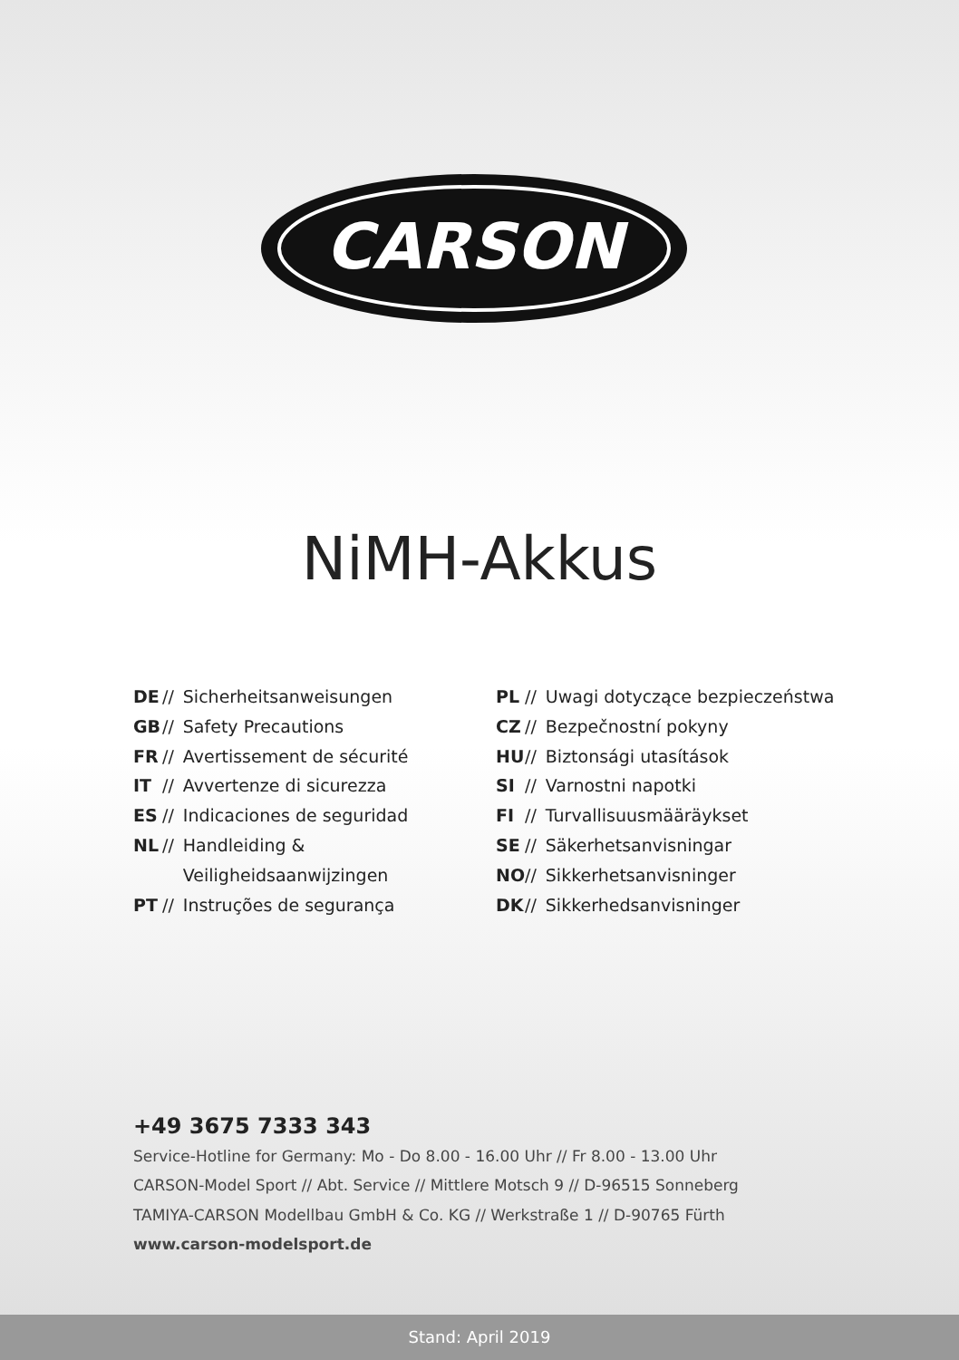CARSON
NiMH-Akkus
DE // Sicherheitsanweisungen
GB // Safety Precautions
FR // Avertissement de sécurité
IT // Avvertenze di sicurezza
ES // Indicaciones de seguridad
NL // Handleiding &
Veiligheidsaanwijzingen
PT // Instruções de segurança
PL // Uwagi dotyczące bezpieczeństwa
CZ // Bezpečnostní pokyny
HU // Biztonsági utasítások
SI // Varnostni napotki
FI // Turvallisuusmääräykset
SE // Säkerhetsanvisningar
NO // Sikkerhetsanvisninger
DK // Sikkerhedsanvisninger
+49 3675 7333 343
Service-Hotline for Germany: Mo - Do 8.00 - 16.00 Uhr // Fr 8.00 - 13.00 Uhr
CARSON-Model Sport // Abt. Service // Mittlere Motsch 9 // D-96515 Sonneberg
TAMIYA-CARSON Modellbau GmbH & Co. KG // Werkstraße 1 // D-90765 Fürth
www.carson-modelsport.de
Stand: April 2019